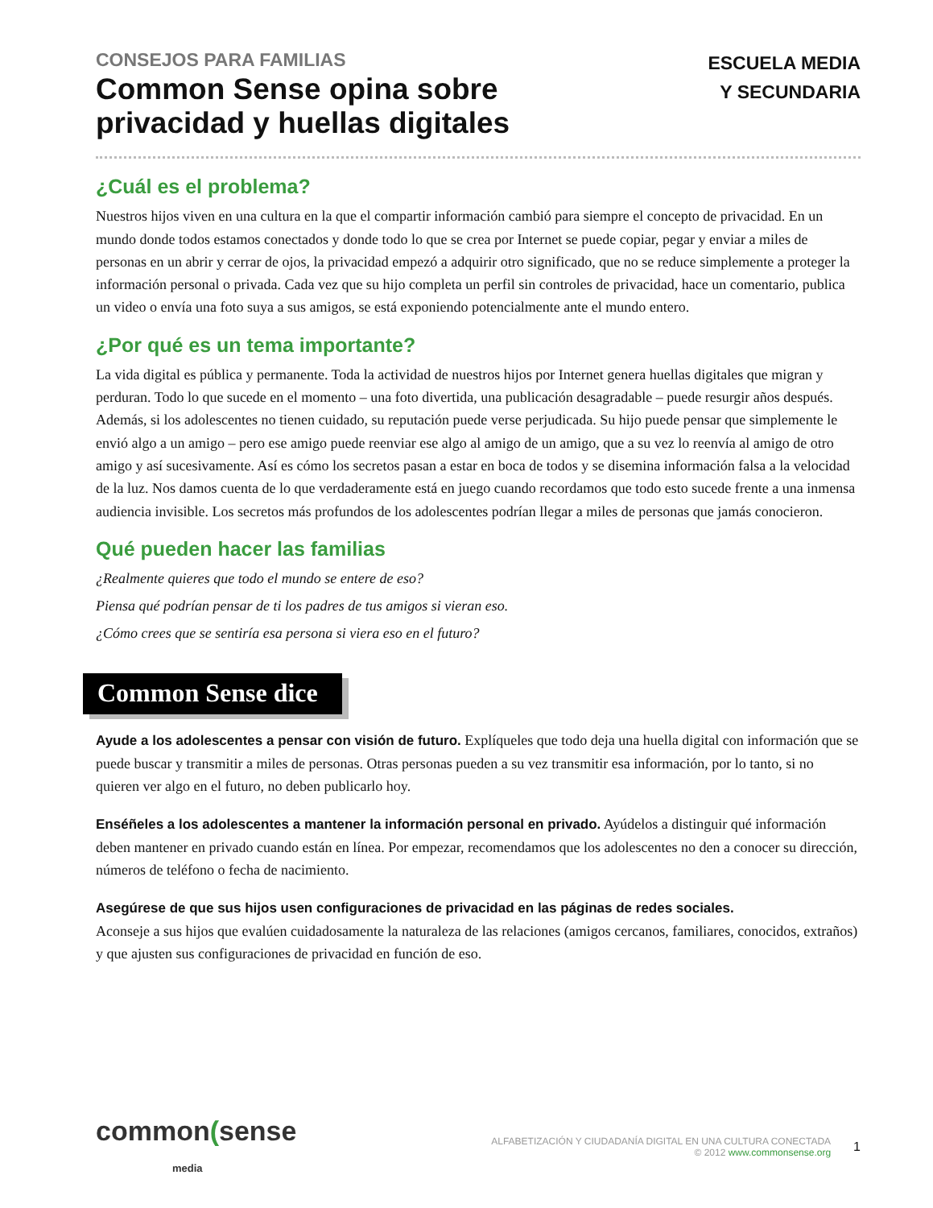CONSEJOS PARA FAMILIAS
Common Sense opina sobre
privacidad y huellas digitales
ESCUELA MEDIA
Y SECUNDARIA
¿Cuál es el problema?
Nuestros hijos viven en una cultura en la que el compartir información cambió para siempre el concepto de privacidad. En un mundo donde todos estamos conectados y donde todo lo que se crea por Internet se puede copiar, pegar y enviar a miles de personas en un abrir y cerrar de ojos, la privacidad empezó a adquirir otro significado, que no se reduce simplemente a proteger la información personal o privada. Cada vez que su hijo completa un perfil sin controles de privacidad, hace un comentario, publica un video o envía una foto suya a sus amigos, se está exponiendo potencialmente ante el mundo entero.
¿Por qué es un tema importante?
La vida digital es pública y permanente. Toda la actividad de nuestros hijos por Internet genera huellas digitales que migran y perduran. Todo lo que sucede en el momento – una foto divertida, una publicación desagradable – puede resurgir años después. Además, si los adolescentes no tienen cuidado, su reputación puede verse perjudicada. Su hijo puede pensar que simplemente le envió algo a un amigo – pero ese amigo puede reenviar ese algo al amigo de un amigo, que a su vez lo reenvía al amigo de otro amigo y así sucesivamente. Así es cómo los secretos pasan a estar en boca de todos y se disemina información falsa a la velocidad de la luz. Nos damos cuenta de lo que verdaderamente está en juego cuando recordamos que todo esto sucede frente a una inmensa audiencia invisible. Los secretos más profundos de los adolescentes podrían llegar a miles de personas que jamás conocieron.
Qué pueden hacer las familias
¿Realmente quieres que todo el mundo se entere de eso?
Piensa qué podrían pensar de ti los padres de tus amigos si vieran eso.
¿Cómo crees que se sentiría esa persona si viera eso en el futuro?
Common Sense dice
Ayude a los adolescentes a pensar con visión de futuro. Explíqueles que todo deja una huella digital con información que se puede buscar y transmitir a miles de personas. Otras personas pueden a su vez transmitir esa información, por lo tanto, si no quieren ver algo en el futuro, no deben publicarlo hoy.
Enséñeles a los adolescentes a mantener la información personal en privado. Ayúdelos a distinguir qué información deben mantener en privado cuando están en línea. Por empezar, recomendamos que los adolescentes no den a conocer su dirección, números de teléfono o fecha de nacimiento.
Asegúrese de que sus hijos usen configuraciones de privacidad en las páginas de redes sociales.
Aconseje a sus hijos que evalúen cuidadosamente la naturaleza de las relaciones (amigos cercanos, familiares, conocidos, extraños) y que ajusten sus configuraciones de privacidad en función de eso.
common(sense
media
ALFABETIZACIÓN Y CIUDADANÍA DIGITAL EN UNA CULTURA CONECTADA
© 2012 www.commonsense.org
1